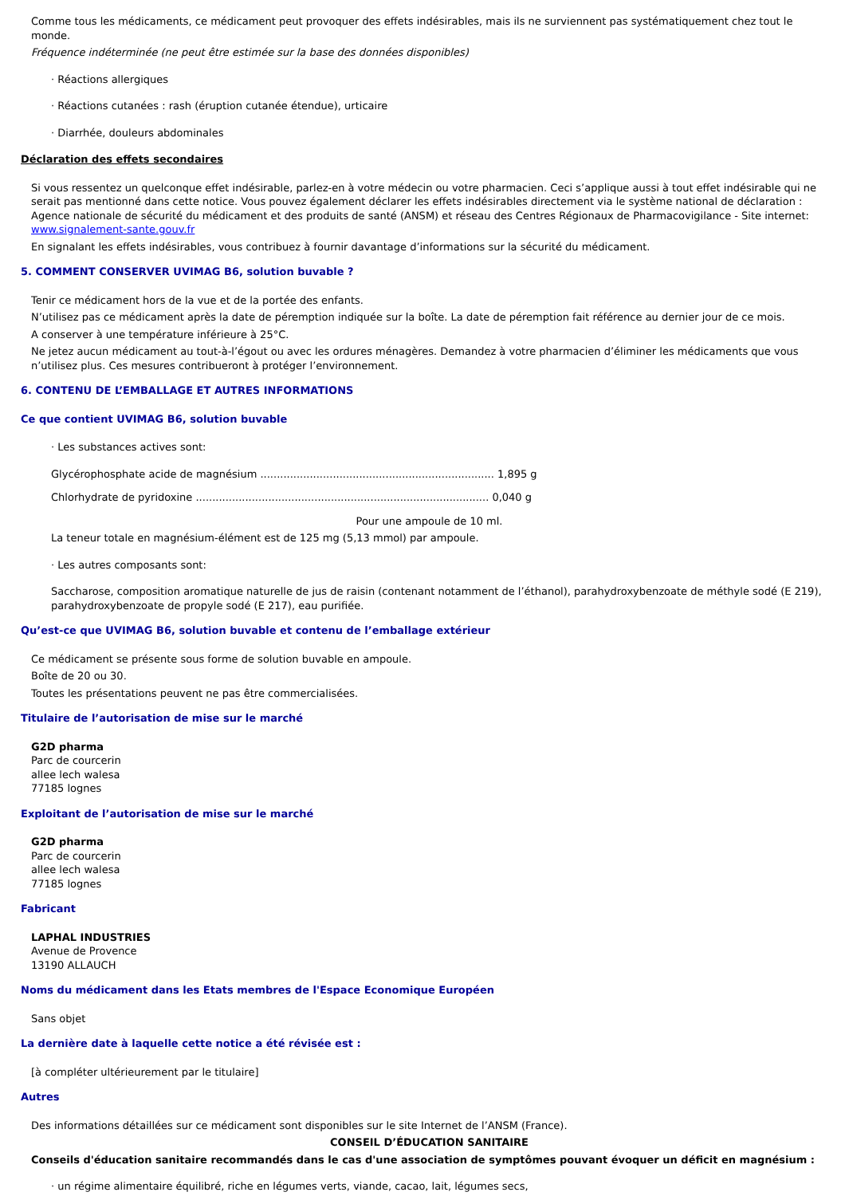Comme tous les médicaments, ce médicament peut provoquer des effets indésirables, mais ils ne surviennent pas systématiquement chez tout le monde.
Fréquence indéterminée (ne peut être estimée sur la base des données disponibles)
· Réactions allergiques
· Réactions cutanées : rash (éruption cutanée étendue), urticaire
· Diarrhée, douleurs abdominales
Déclaration des effets secondaires
Si vous ressentez un quelconque effet indésirable, parlez-en à votre médecin ou votre pharmacien. Ceci s’applique aussi à tout effet indésirable qui ne serait pas mentionné dans cette notice. Vous pouvez également déclarer les effets indésirables directement via le système national de déclaration : Agence nationale de sécurité du médicament et des produits de santé (ANSM) et réseau des Centres Régionaux de Pharmacovigilance - Site internet: www.signalement-sante.gouv.fr
En signalant les effets indésirables, vous contribuez à fournir davantage d’informations sur la sécurité du médicament.
5. COMMENT CONSERVER UVIMAG B6, solution buvable ?
Tenir ce médicament hors de la vue et de la portée des enfants.
N’utilisez pas ce médicament après la date de péremption indiquée sur la boîte. La date de péremption fait référence au dernier jour de ce mois.
A conserver à une température inférieure à 25°C.
Ne jetez aucun médicament au tout-à-l’égout ou avec les ordures ménagères. Demandez à votre pharmacien d’éliminer les médicaments que vous n’utilisez plus. Ces mesures contribueront à protéger l’environnement.
6. CONTENU DE L’EMBALLAGE ET AUTRES INFORMATIONS
Ce que contient UVIMAG B6, solution buvable
· Les substances actives sont:
Glycérophosphate acide de magnésium ....................................................................... 1,895 g
Chlorhydrate de pyridoxine ......................................................................................... 0,040 g
Pour une ampoule de 10 ml.
La teneur totale en magnésium-élément est de 125 mg (5,13 mmol) par ampoule.
· Les autres composants sont:
Saccharose, composition aromatique naturelle de jus de raisin (contenant notamment de l’éthanol), parahydroxybenzoate de méthyle sodé (E 219), parahydroxybenzoate de propyle sodé (E 217), eau purifiée.
Qu’est-ce que UVIMAG B6, solution buvable et contenu de l’emballage extérieur
Ce médicament se présente sous forme de solution buvable en ampoule.
Boîte de 20 ou 30.
Toutes les présentations peuvent ne pas être commercialisées.
Titulaire de l’autorisation de mise sur le marché
G2D pharma
Parc de courcerin
allee lech walesa
77185 lognes
Exploitant de l’autorisation de mise sur le marché
G2D pharma
Parc de courcerin
allee lech walesa
77185 lognes
Fabricant
LAPHAL INDUSTRIES
Avenue de Provence
13190 ALLAUCH
Noms du médicament dans les Etats membres de l'Espace Economique Européen
Sans objet
La dernière date à laquelle cette notice a été révisée est :
[à compléter ultérieurement par le titulaire]
Autres
Des informations détaillées sur ce médicament sont disponibles sur le site Internet de l’ANSM (France).
CONSEIL D’ÉDUCATION SANITAIRE
Conseils d'éducation sanitaire recommandés dans le cas d'une association de symptômes pouvant évoquer un déficit en magnésium :
· un régime alimentaire équilibré, riche en légumes verts, viande, cacao, lait, légumes secs,